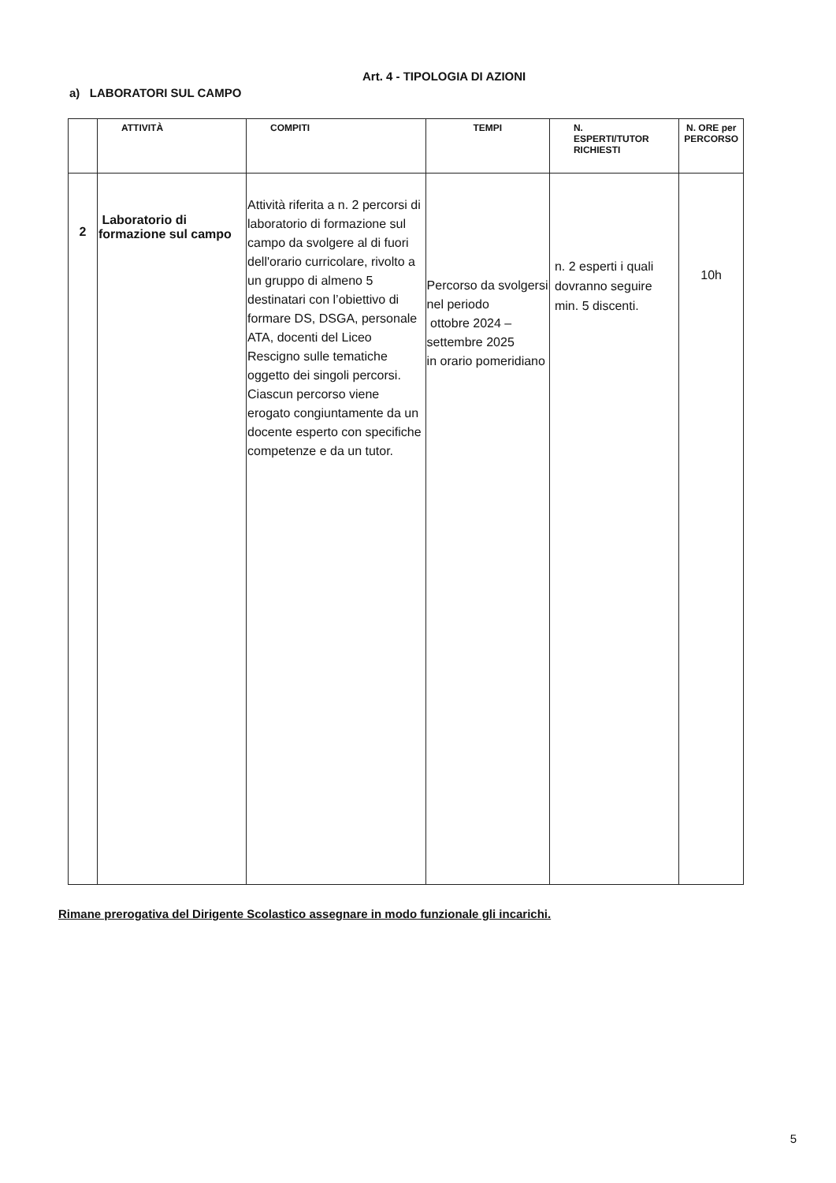Art. 4 - TIPOLOGIA DI AZIONI
a) LABORATORI SUL CAMPO
| | ATTIVITÀ | COMPITI | TEMPI | N. ESPERTI/TUTOR RICHIESTI | N. ORE per PERCORSO |
| --- | --- | --- | --- | --- | --- |
| 2 | Laboratorio di formazione sul campo | Attività riferita a n. 2 percorsi di laboratorio di formazione sul campo da svolgere al di fuori dell'orario curricolare, rivolto a un gruppo di almeno 5 destinatari con l’obiettivo di formare DS, DSGA, personale ATA, docenti del Liceo Rescigno sulle tematiche oggetto dei singoli percorsi. Ciascun percorso viene erogato congiuntamente da un docente esperto con specifiche competenze e da un tutor. | Percorso da svolgersi nel periodo ottobre 2024 – settembre 2025 in orario pomeridiano | n. 2 esperti i quali dovranno seguire min. 5 discenti. | 10h |
Rimane prerogativa del Dirigente Scolastico assegnare in modo funzionale gli incarichi.
5